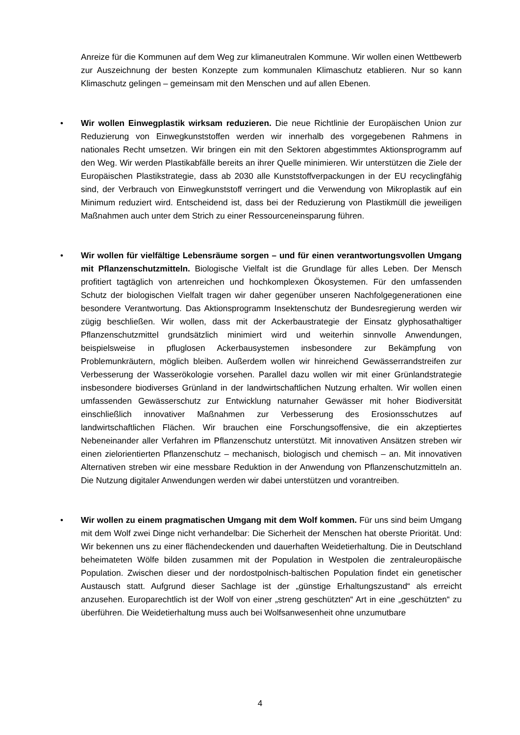Anreize für die Kommunen auf dem Weg zur klimaneutralen Kommune. Wir wollen einen Wettbewerb zur Auszeichnung der besten Konzepte zum kommunalen Klimaschutz etablieren. Nur so kann Klimaschutz gelingen – gemeinsam mit den Menschen und auf allen Ebenen.
•
Wir wollen Einwegplastik wirksam reduzieren. Die neue Richtlinie der Europäischen Union zur Reduzierung von Einwegkunststoffen werden wir innerhalb des vorgegebenen Rahmens in nationales Recht umsetzen. Wir bringen ein mit den Sektoren abgestimmtes Aktionsprogramm auf den Weg. Wir werden Plastikabfälle bereits an ihrer Quelle minimieren. Wir unterstützen die Ziele der Europäischen Plastikstrategie, dass ab 2030 alle Kunststoffverpackungen in der EU recyclingfähig sind, der Verbrauch von Einwegkunststoff verringert und die Verwendung von Mikroplastik auf ein Minimum reduziert wird. Entscheidend ist, dass bei der Reduzierung von Plastikmüll die jeweiligen Maßnahmen auch unter dem Strich zu einer Ressourceneinsparung führen.
•
Wir wollen für vielfältige Lebensräume sorgen – und für einen verantwortungsvollen Umgang mit Pflanzenschutzmitteln. Biologische Vielfalt ist die Grundlage für alles Leben. Der Mensch profitiert tagtäglich von artenreichen und hochkomplexen Ökosystemen. Für den umfassenden Schutz der biologischen Vielfalt tragen wir daher gegenüber unseren Nachfolgegenerationen eine besondere Verantwortung. Das Aktionsprogramm Insektenschutz der Bundesregierung werden wir zügig beschließen. Wir wollen, dass mit der Ackerbaustrategie der Einsatz glyphosathaltiger Pflanzenschutzmittel grundsätzlich minimiert wird und weiterhin sinnvolle Anwendungen, beispielsweise in pfluglosen Ackerbausystemen insbesondere zur Bekämpfung von Problemunkräutern, möglich bleiben. Außerdem wollen wir hinreichend Gewässerrandstreifen zur Verbesserung der Wasserökologie vorsehen. Parallel dazu wollen wir mit einer Grünlandstrategie insbesondere biodiverses Grünland in der landwirtschaftlichen Nutzung erhalten. Wir wollen einen umfassenden Gewässerschutz zur Entwicklung naturnaher Gewässer mit hoher Biodiversität einschließlich innovativer Maßnahmen zur Verbesserung des Erosionsschutzes auf landwirtschaftlichen Flächen. Wir brauchen eine Forschungsoffensive, die ein akzeptiertes Nebeneinander aller Verfahren im Pflanzenschutz unterstützt. Mit innovativen Ansätzen streben wir einen zielorientierten Pflanzenschutz – mechanisch, biologisch und chemisch – an. Mit innovativen Alternativen streben wir eine messbare Reduktion in der Anwendung von Pflanzenschutzmitteln an. Die Nutzung digitaler Anwendungen werden wir dabei unterstützen und vorantreiben.
•
Wir wollen zu einem pragmatischen Umgang mit dem Wolf kommen. Für uns sind beim Umgang mit dem Wolf zwei Dinge nicht verhandelbar: Die Sicherheit der Menschen hat oberste Priorität. Und: Wir bekennen uns zu einer flächendeckenden und dauerhaften Weidetierhaltung. Die in Deutschland beheimateten Wölfe bilden zusammen mit der Population in Westpolen die zentraleuropäische Population. Zwischen dieser und der nordostpolnisch-baltischen Population findet ein genetischer Austausch statt. Aufgrund dieser Sachlage ist der „günstige Erhaltungszustand“ als erreicht anzusehen. Europarechtlich ist der Wolf von einer „streng geschützten“ Art in eine „geschützten“ zu überführen. Die Weidetierhaltung muss auch bei Wolfsanwesenheit ohne unzumutbare
4